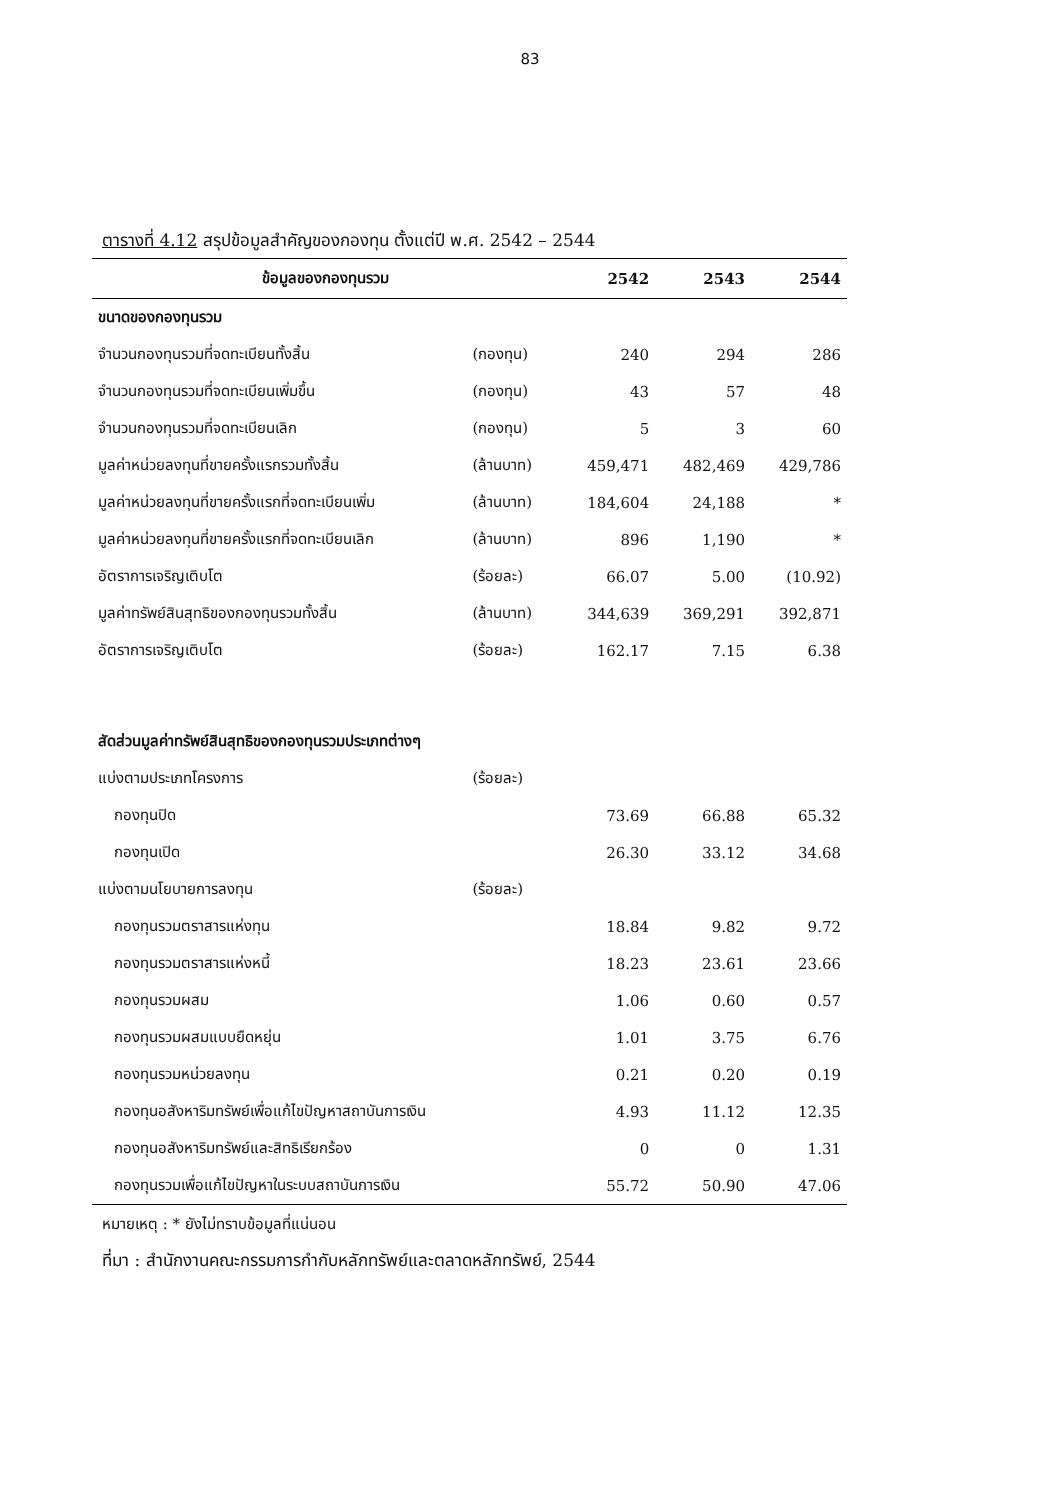83
ตารางที่ 4.12 สรุปข้อมูลสำคัญของกองทุน ตั้งแต่ปี พ.ศ. 2542 – 2544
| ข้อมูลของกองทุนรวม | | 2542 | 2543 | 2544 |
| --- | --- | --- | --- | --- |
| ขนาดของกองทุนรวม | | | | |
| จำนวนกองทุนรวมที่จดทะเบียนทั้งสิ้น | (กองทุน) | 240 | 294 | 286 |
| จำนวนกองทุนรวมที่จดทะเบียนเพิ่มขึ้น | (กองทุน) | 43 | 57 | 48 |
| จำนวนกองทุนรวมที่จดทะเบียนเลิก | (กองทุน) | 5 | 3 | 60 |
| มูลค่าหน่วยลงทุนที่ขายครั้งแรกรวมทั้งสิ้น | (ล้านบาท) | 459,471 | 482,469 | 429,786 |
| มูลค่าหน่วยลงทุนที่ขายครั้งแรกที่จดทะเบียนเพิ่ม | (ล้านบาท) | 184,604 | 24,188 | * |
| มูลค่าหน่วยลงทุนที่ขายครั้งแรกที่จดทะเบียนเลิก | (ล้านบาท) | 896 | 1,190 | * |
| อัตราการเจริญเติบโต | (ร้อยละ) | 66.07 | 5.00 | (10.92) |
| มูลค่าทรัพย์สินสุทธิของกองทุนรวมทั้งสิ้น | (ล้านบาท) | 344,639 | 369,291 | 392,871 |
| อัตราการเจริญเติบโต | (ร้อยละ) | 162.17 | 7.15 | 6.38 |
| สัดส่วนมูลค่าทรัพย์สินสุทธิของกองทุนรวมประเภทต่างๆ | | | | |
| แบ่งตามประเภทโครงการ | (ร้อยละ) | | | |
| กองทุนปิด | | 73.69 | 66.88 | 65.32 |
| กองทุนเปิด | | 26.30 | 33.12 | 34.68 |
| แบ่งตามนโยบายการลงทุน | (ร้อยละ) | | | |
| กองทุนรวมตราสารแห่งทุน | | 18.84 | 9.82 | 9.72 |
| กองทุนรวมตราสารแห่งหนี้ | | 18.23 | 23.61 | 23.66 |
| กองทุนรวมผสม | | 1.06 | 0.60 | 0.57 |
| กองทุนรวมผสมแบบยืดหยุ่น | | 1.01 | 3.75 | 6.76 |
| กองทุนรวมหน่วยลงทุน | | 0.21 | 0.20 | 0.19 |
| กองทุนอสังหาริมทรัพย์เพื่อแก้ไขปัญหาสถาบันการเงิน | | 4.93 | 11.12 | 12.35 |
| กองทุนอสังหาริมทรัพย์และสิทธิเรียกร้อง | | 0 | 0 | 1.31 |
| กองทุนรวมเพื่อแก้ไขปัญหาในระบบสถาบันการเงิน | | 55.72 | 50.90 | 47.06 |
หมายเหตุ : * ยังไม่ทราบข้อมูลที่แน่นอน
ที่มา : สำนักงานคณะกรรมการกำกับหลักทรัพย์และตลาดหลักทรัพย์, 2544